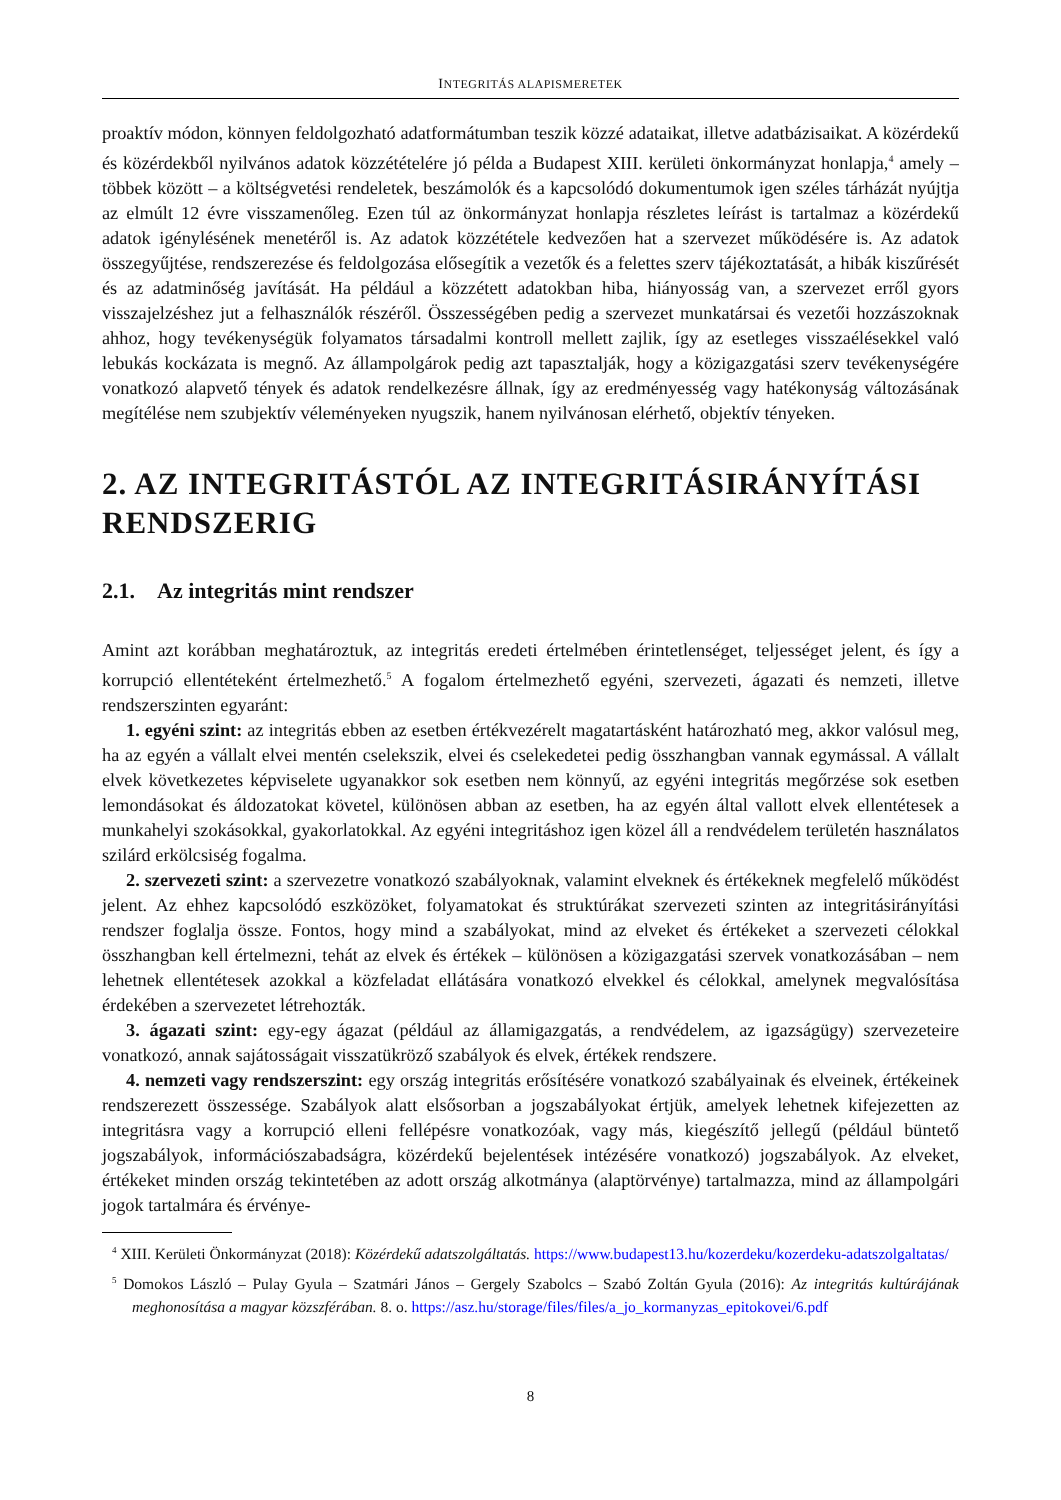INTEGRITÁS ALAPISMERETEK
proaktív módon, könnyen feldolgozható adatformátumban teszik közzé adataikat, illetve adatbázi­saikat. A közérdekű és közérdekből nyilvános adatok közzétételére jó példa a Budapest XIII. kerü­leti önkormányzat honlapja,<sup>4</sup> amely – többek között – a költségvetési rendeletek, beszámolók és a kapcsolódó dokumentumok igen széles tárházát nyújtja az elmúlt 12 évre visszamenőleg. Ezen túl az önkormányzat honlapja részletes leírást is tartalmaz a közérdekű adatok igénylésének menetéről is. Az adatok közzététele kedvezően hat a szervezet működésére is. Az adatok összegyűjtése, rend­szerezése és feldolgozása elősegítik a vezetők és a felettes szerv tájékoztatását, a hibák kiszűrését és az adatminőség javítását. Ha például a közzétett adatokban hiba, hiányosság van, a szervezet erről gyors visszajelzéshez jut a felhasználók részéről. Összességében pedig a szervezet munkatársai és vezetői hozzászoknak ahhoz, hogy tevékenységük folyamatos társadalmi kontroll mellett zajlik, így az esetleges visszaélésekkel való lebukás kockázata is megnő. Az állampolgárok pedig azt tapasztal­ják, hogy a közigazgatási szerv tevékenységére vonatkozó alapvető tények és adatok rendelkezésre állnak, így az eredményesség vagy hatékonyság változásának megítélése nem szubjektív véleménye­ken nyugszik, hanem nyilvánosan elérhető, objektív tényeken.
2. AZ INTEGRITÁSTÓL AZ INTEGRITÁSIRÁNYÍTÁSI RENDSZERIG
2.1. Az integritás mint rendszer
Amint azt korábban meghatároztuk, az integritás eredeti értelmében érintetlenséget, teljességet jelent, és így a korrupció ellentéteként értelmezhető.<sup>5</sup> A fogalom értelmezhető egyéni, szervezeti, ágazati és nemzeti, illetve rendszerszinten egyaránt:
1. egyéni szint: az integritás ebben az esetben értékvezérelt magatartásként határozható meg, akkor valósul meg, ha az egyén a vállalt elvei mentén cselekszik, elvei és cselekedetei pedig összhangban vannak egymással. A vállalt elvek következetes képviselete ugyanakkor sok esetben nem könnyű, az egyéni integritás megőrzése sok esetben lemondásokat és áldozatokat követel, különösen abban az esetben, ha az egyén által vallott elvek ellentétesek a munkahelyi szokásokkal, gyakorlatokkal. Az egyéni integritáshoz igen közel áll a rendvédelem területén használatos szilárd erkölcsiség fogalma.
2. szervezeti szint: a szervezetre vonatkozó szabályoknak, valamint elveknek és értékeknek meg­felelő működést jelent. Az ehhez kapcsolódó eszközöket, folyamatokat és struktúrákat szervezeti szinten az integritásirányítási rendszer foglalja össze. Fontos, hogy mind a szabályokat, mind az elve­ket és értékeket a szervezeti célokkal összhangban kell értelmezni, tehát az elvek és értékek – külö­nösen a közigazgatási szervek vonatkozásában – nem lehetnek ellentétesek azokkal a közfeladat ellá­tására vonatkozó elvekkel és célokkal, amelynek megvalósítása érdekében a szervezetet létrehozták.
3. ágazati szint: egy-egy ágazat (például az államigazgatás, a rendvédelem, az igazságügy) szer­vezeteire vonatkozó, annak sajátosságait visszatükröző szabályok és elvek, értékek rendszere.
4. nemzeti vagy rendszerszint: egy ország integritás erősítésére vonatkozó szabályainak és elveinek, értékeinek rendszerezett összessége. Szabályok alatt elsősorban a jogszabályokat értjük, amelyek lehetnek kifejezetten az integritásra vagy a korrupció elleni fellépésre vonatkozóak, vagy más, kiegészítő jellegű (például büntető jogszabályok, információszabadságra, közérdekű bejelenté­sek intézésére vonatkozó) jogszabályok. Az elveket, értékeket minden ország tekintetében az adott ország alkotmánya (alaptörvénye) tartalmazza, mind az állampolgári jogok tartalmára és érvénye-
<sup>4</sup> XIII. Kerületi Önkormányzat (2018): Közérdekű adatszolgáltatás. https://www.budapest13.hu/kozerdeku/kozerde­ku-adatszolgaltatas/
<sup>5</sup> Domokos László – Pulay Gyula – Szatmári János – Gergely Szabolcs – Szabó Zoltán Gyula (2016): Az integritás kultúrájának meghonosítása a magyar közszférában. 8. o. https://asz.hu/storage/files/files/a_jo_kormanyzas_epito­kovei/6.pdf
8